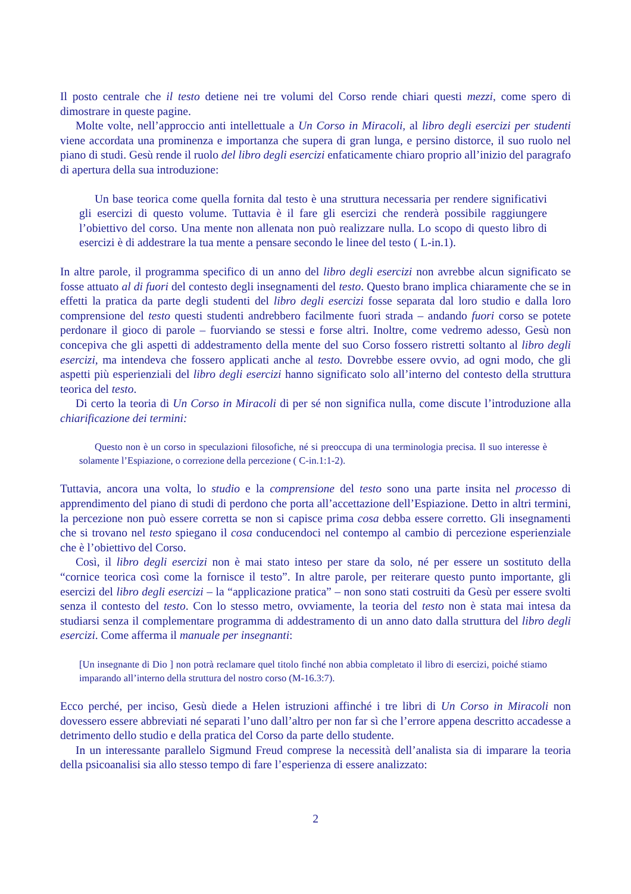Il posto centrale che il testo detiene nei tre volumi del Corso rende chiari questi mezzi, come spero di dimostrare in queste pagine.
Molte volte, nell’approccio anti intellettuale a Un Corso in Miracoli, al libro degli esercizi per studenti viene accordata una prominenza e importanza che supera di gran lunga, e persino distorce, il suo ruolo nel piano di studi. Gesù rende il ruolo del libro degli esercizi enfaticamente chiaro proprio all’inizio del paragrafo di apertura della sua introduzione:
Un base teorica come quella fornita dal testo è una struttura necessaria per rendere significativi gli esercizi di questo volume. Tuttavia è il fare gli esercizi che renderà possibile raggiungere l’obiettivo del corso. Una mente non allenata non può realizzare nulla. Lo scopo di questo libro di esercizi è di addestrare la tua mente a pensare secondo le linee del testo ( L-in.1).
In altre parole, il programma specifico di un anno del libro degli esercizi non avrebbe alcun significato se fosse attuato al di fuori del contesto degli insegnamenti del testo. Questo brano implica chiaramente che se in effetti la pratica da parte degli studenti del libro degli esercizi fosse separata dal loro studio e dalla loro comprensione del testo questi studenti andrebbero facilmente fuori strada – andando fuori corso se potete perdonare il gioco di parole – fuorviando se stessi e forse altri. Inoltre, come vedremo adesso, Gesù non concepiva che gli aspetti di addestramento della mente del suo Corso fossero ristretti soltanto al libro degli esercizi, ma intendeva che fossero applicati anche al testo. Dovrebbe essere ovvio, ad ogni modo, che gli aspetti più esperienziali del libro degli esercizi hanno significato solo all’interno del contesto della struttura teorica del testo.
Di certo la teoria di Un Corso in Miracoli di per sé non significa nulla, come discute l’introduzione alla chiarificazione dei termini:
Questo non è un corso in speculazioni filosofiche, né si preoccupa di una terminologia precisa. Il suo interesse è solamente l’Espiazione, o correzione della percezione ( C-in.1:1-2).
Tuttavia, ancora una volta, lo studio e la comprensione del testo sono una parte insita nel processo di apprendimento del piano di studi di perdono che porta all’accettazione dell’Espiazione. Detto in altri termini, la percezione non può essere corretta se non si capisce prima cosa debba essere corretto. Gli insegnamenti che si trovano nel testo spiegano il cosa conducendoci nel contempo al cambio di percezione esperienziale che è l’obiettivo del Corso.
Così, il libro degli esercizi non è mai stato inteso per stare da solo, né per essere un sostituto della “cornice teorica così come la fornisce il testo”. In altre parole, per reiterare questo punto importante, gli esercizi del libro degli esercizi – la “applicazione pratica” – non sono stati costruiti da Gesù per essere svolti senza il contesto del testo. Con lo stesso metro, ovviamente, la teoria del testo non è stata mai intesa da studiarsi senza il complementare programma di addestramento di un anno dato dalla struttura del libro degli esercizi. Come afferma il manuale per insegnanti:
[Un insegnante di Dio ] non potrà reclamare quel titolo finché non abbia completato il libro di esercizi, poiché stiamo imparando all’interno della struttura del nostro corso (M-16.3:7).
Ecco perché, per inciso, Gesù diede a Helen istruzioni affinché i tre libri di Un Corso in Miracoli non dovessero essere abbreviati né separati l’uno dall’altro per non far sì che l’errore appena descritto accadesse a detrimento dello studio e della pratica del Corso da parte dello studente.
In un interessante parallelo Sigmund Freud comprese la necessità dell’analista sia di imparare la teoria della psicoanalisi sia allo stesso tempo di fare l’esperienza di essere analizzato:
2